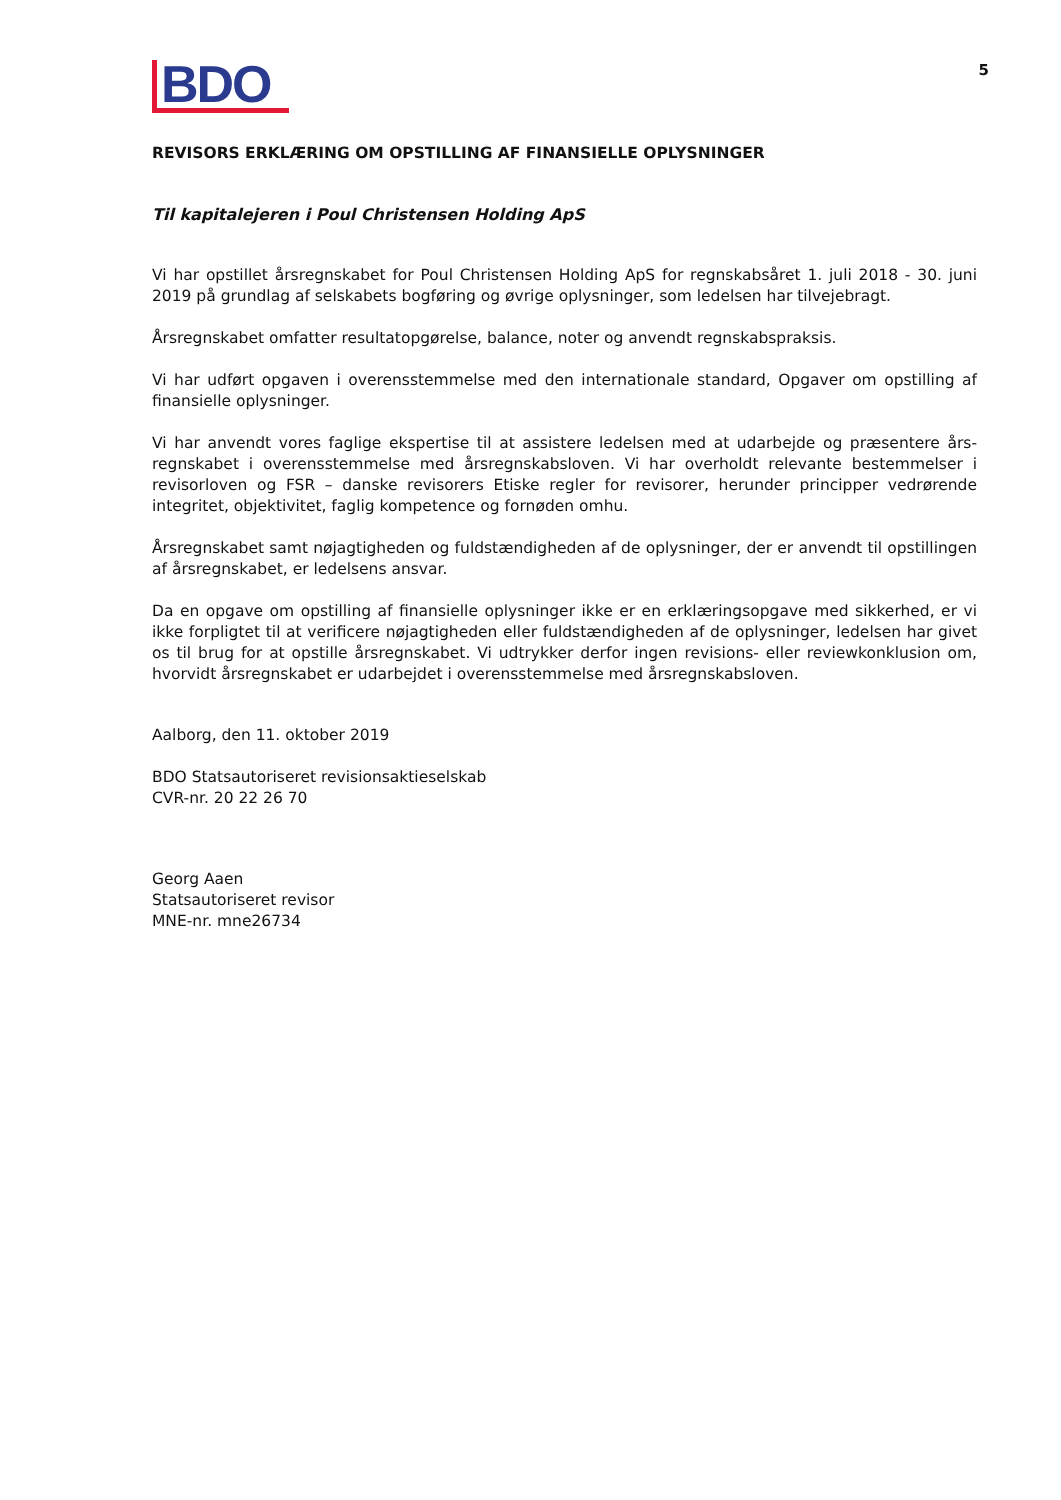BDO
5
REVISORS ERKLÆRING OM OPSTILLING AF FINANSIELLE OPLYSNINGER
Til kapitalejeren i Poul Christensen Holding ApS
Vi har opstillet årsregnskabet for Poul Christensen Holding ApS for regnskabsåret 1. juli 2018 - 30. juni 2019 på grundlag af selskabets bogføring og øvrige oplysninger, som ledelsen har tilvejebragt.
Årsregnskabet omfatter resultatopgørelse, balance, noter og anvendt regnskabspraksis.
Vi har udført opgaven i overensstemmelse med den internationale standard, Opgaver om opstilling af finansielle oplysninger.
Vi har anvendt vores faglige ekspertise til at assistere ledelsen med at udarbejde og præsentere års­regnskabet i overensstemmelse med årsregnskabsloven. Vi har overholdt relevante bestemmelser i revisorloven og FSR – danske revisorers Etiske regler for revisorer, herunder principper vedrørende integritet, objektivitet, faglig kompetence og fornøden omhu.
Årsregnskabet samt nøjagtigheden og fuldstændigheden af de oplysninger, der er anvendt til opstillingen af årsregnskabet, er ledelsens ansvar.
Da en opgave om opstilling af finansielle oplysninger ikke er en erklæringsopgave med sikkerhed, er vi ikke forpligtet til at verificere nøjagtigheden eller fuldstændigheden af de oplysninger, ledelsen har givet os til brug for at opstille årsregnskabet. Vi udtrykker derfor ingen revisions- eller reviewkonklusion om, hvorvidt årsregnskabet er udarbejdet i overensstemmelse med årsregnskabslo­ven.
Aalborg, den 11. oktober 2019
BDO Statsautoriseret revisionsaktieselskab
CVR-nr. 20 22 26 70
Georg Aaen
Statsautoriseret revisor
MNE-nr. mne26734